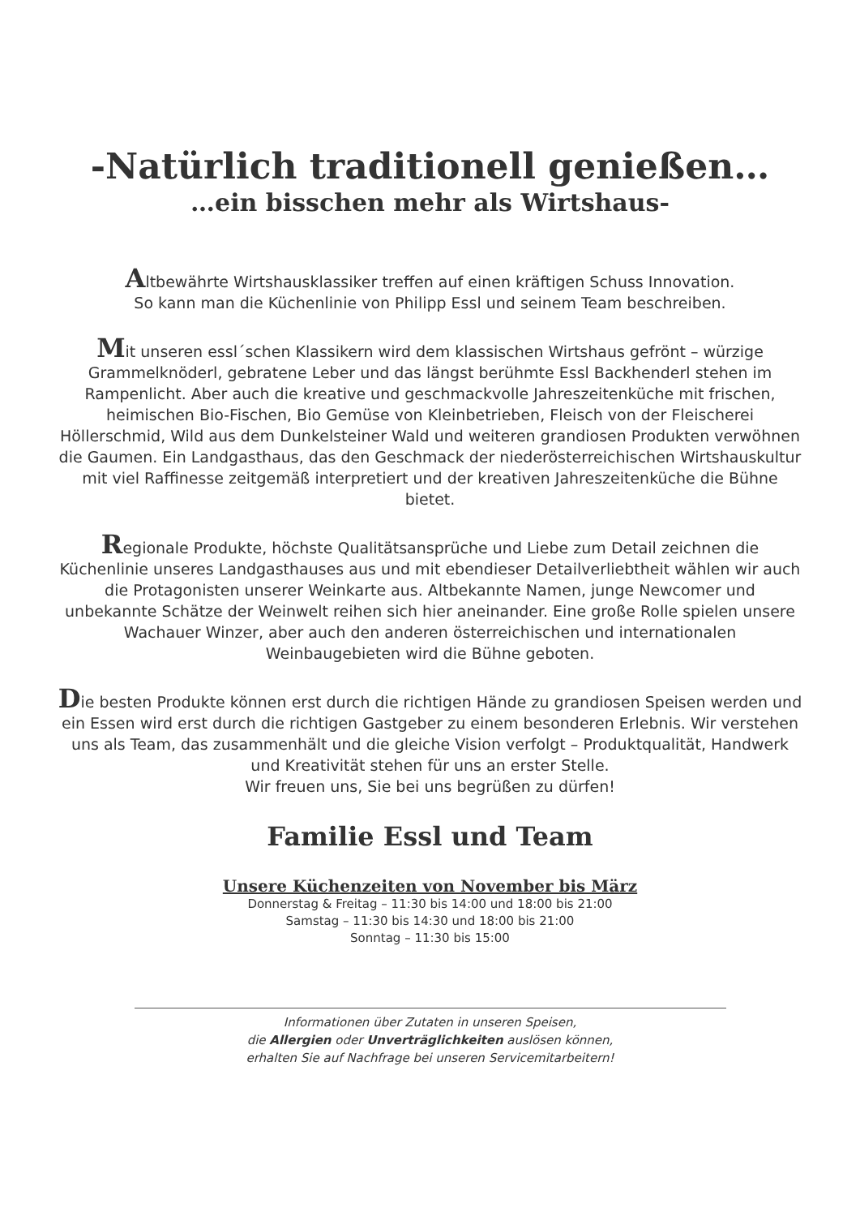-Natürlich traditionell genießen…
…ein bisschen mehr als Wirtshaus-
Altbewährte Wirtshausklassiker treffen auf einen kräftigen Schuss Innovation.
So kann man die Küchenlinie von Philipp Essl und seinem Team beschreiben.
Mit unseren essl´schen Klassikern wird dem klassischen Wirtshaus gefrönt – würzige Grammelknöderl, gebratene Leber und das längst berühmte Essl Backhenderl stehen im Rampenlicht. Aber auch die kreative und geschmackvolle Jahreszeitenküche mit frischen, heimischen Bio-Fischen, Bio Gemüse von Kleinbetrieben, Fleisch von der Fleischerei Höllerschmid, Wild aus dem Dunkelsteiner Wald und weiteren grandiosen Produkten verwöhnen die Gaumen. Ein Landgasthaus, das den Geschmack der niederösterreichischen Wirtshauskultur mit viel Raffinesse zeitgemäß interpretiert und der kreativen Jahreszeitenküche die Bühne bietet.
Regionale Produkte, höchste Qualitätsansprüche und Liebe zum Detail zeichnen die Küchenlinie unseres Landgasthauses aus und mit ebendieser Detailverliebtheit wählen wir auch die Protagonisten unserer Weinkarte aus. Altbekannte Namen, junge Newcomer und unbekannte Schätze der Weinwelt reihen sich hier aneinander. Eine große Rolle spielen unsere Wachauer Winzer, aber auch den anderen österreichischen und internationalen Weinbaugebieten wird die Bühne geboten.
Die besten Produkte können erst durch die richtigen Hände zu grandiosen Speisen werden und ein Essen wird erst durch die richtigen Gastgeber zu einem besonderen Erlebnis. Wir verstehen uns als Team, das zusammenhält und die gleiche Vision verfolgt – Produktqualität, Handwerk und Kreativität stehen für uns an erster Stelle.
Wir freuen uns, Sie bei uns begrüßen zu dürfen!
Familie Essl und Team
Unsere Küchenzeiten von November bis März
Donnerstag & Freitag – 11:30 bis 14:00 und 18:00 bis 21:00
Samstag – 11:30 bis 14:30 und 18:00 bis 21:00
Sonntag – 11:30 bis 15:00
Informationen über Zutaten in unseren Speisen,
die Allergien oder Unverträglichkeiten auslösen können,
erhalten Sie auf Nachfrage bei unseren Servicemitarbeitern!